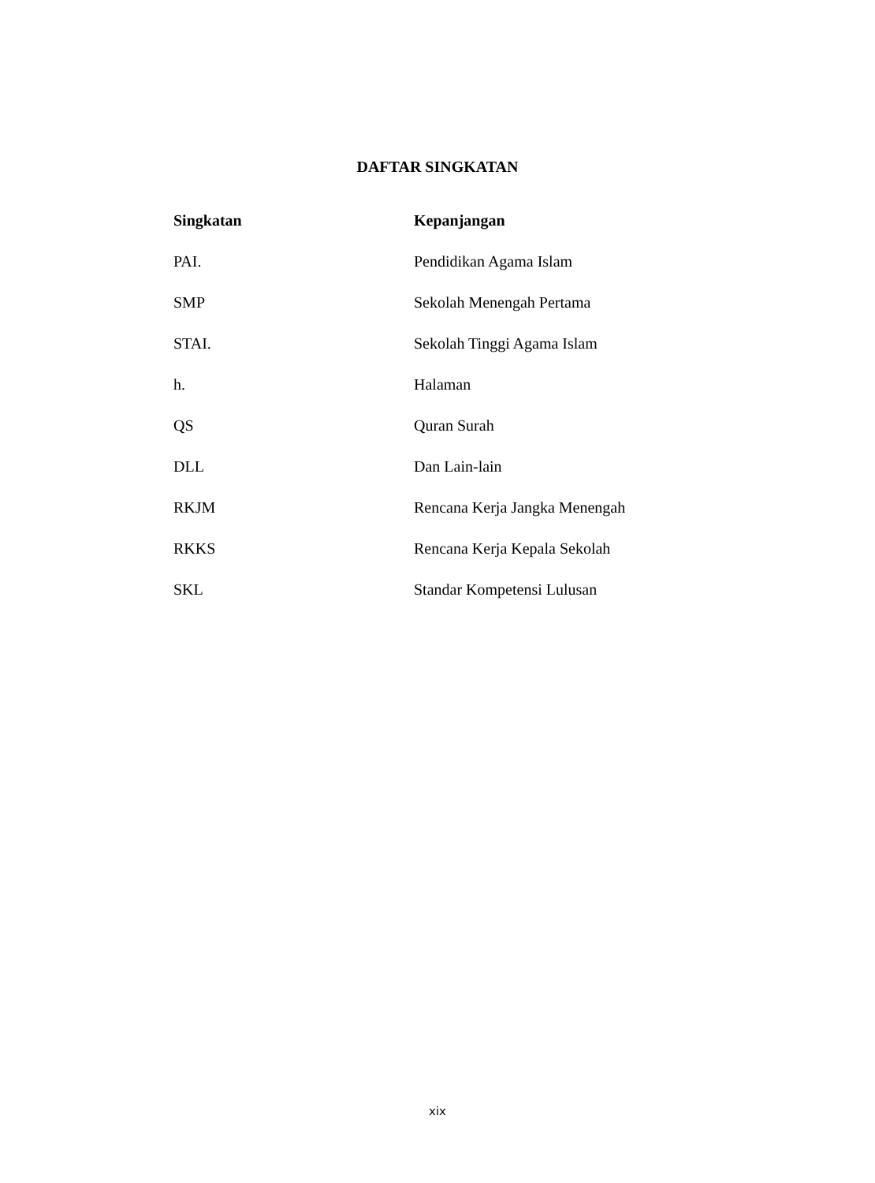DAFTAR SINGKATAN
| Singkatan | Kepanjangan |
| --- | --- |
| PAI. | Pendidikan Agama Islam |
| SMP | Sekolah Menengah Pertama |
| STAI. | Sekolah Tinggi Agama Islam |
| h. | Halaman |
| QS | Quran Surah |
| DLL | Dan Lain-lain |
| RKJM | Rencana Kerja Jangka Menengah |
| RKKS | Rencana Kerja Kepala Sekolah |
| SKL | Standar Kompetensi Lulusan |
xix